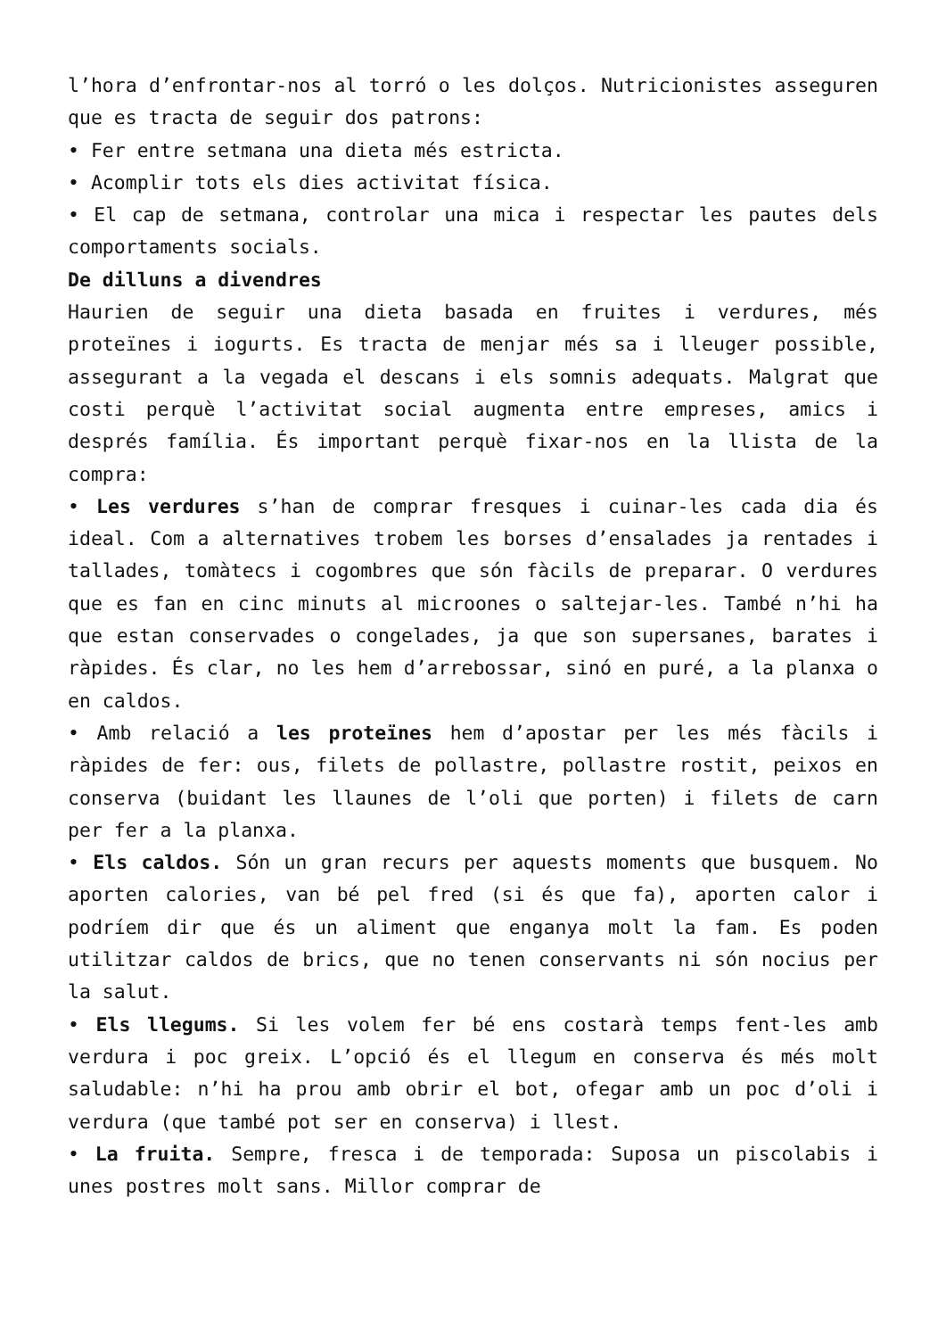l’hora d’enfrontar-nos al torró o les dolços. Nutricionistes asseguren que es tracta de seguir dos patrons:
• Fer entre setmana una dieta més estricta.
• Acomplir tots els dies activitat física.
• El cap de setmana, controlar una mica i respectar les pautes dels comportaments socials.
De dilluns a divendres
Haurien de seguir una dieta basada en fruites i verdures, més proteïnes i iogurts. Es tracta de menjar més sa i lleuger possible, assegurant a la vegada el descans i els somnis adequats. Malgrat que costi perquè l’activitat social augmenta entre empreses, amics i després família. És important perquè fixar-nos en la llista de la compra:
• Les verdures s’han de comprar fresques i cuinar-les cada dia és ideal. Com a alternatives trobem les borses d’ensalades ja rentades i tallades, tomàtecs i cogombres que són fàcils de preparar. O verdures que es fan en cinc minuts al microones o saltejar-les. També n’hi ha que estan conservades o congelades, ja que son supersanes, barates i ràpides. És clar, no les hem d’arrebossar, sinó en puré, a la planxa o en caldos.
• Amb relació a les proteïnes hem d’apostar per les més fàcils i ràpides de fer: ous, filets de pollastre, pollastre rostit, peixos en conserva (buidant les llaunes de l’oli que porten) i filets de carn per fer a la planxa.
• Els caldos. Són un gran recurs per aquests moments que busquem. No aporten calories, van bé pel fred (si és que fa), aporten calor i podríem dir que és un aliment que enganya molt la fam. Es poden utilitzar caldos de brics, que no tenen conservants ni són nocius per la salut.
• Els llegums. Si les volem fer bé ens costarà temps fent-les amb verdura i poc greix. L’opció és el llegum en conserva és més molt saludable: n’hi ha prou amb obrir el bot, ofegar amb un poc d’oli i verdura (que també pot ser en conserva) i llest.
• La fruita. Sempre, fresca i de temporada: Suposa un piscolabis i unes postres molt sans. Millor comprar de